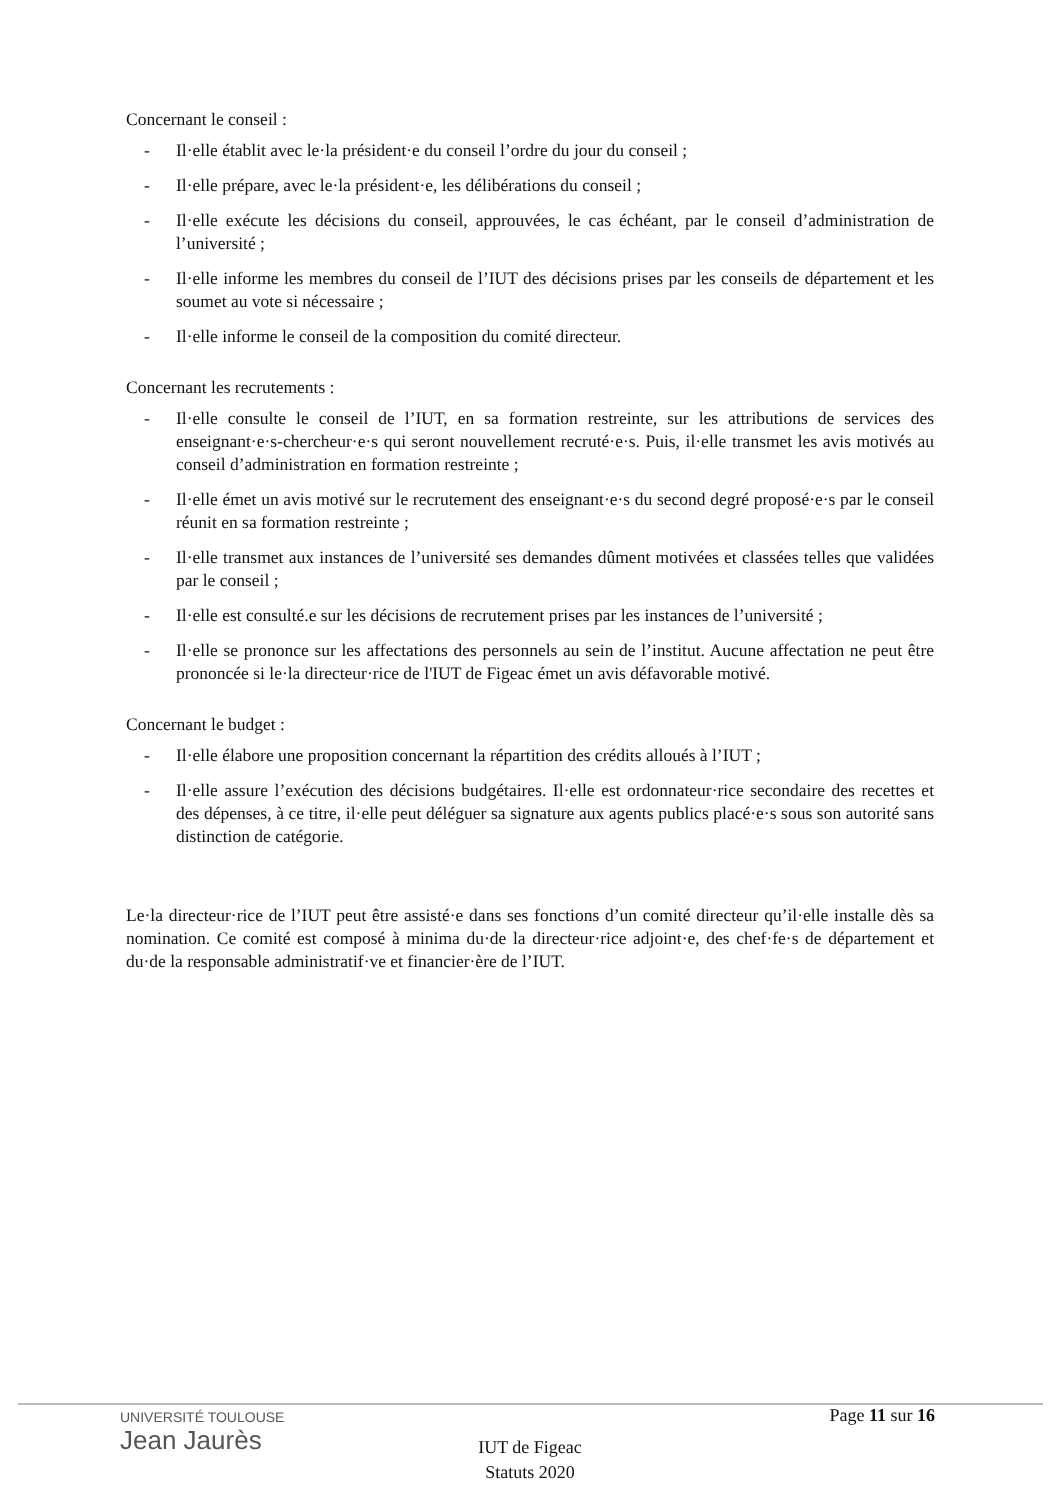Concernant le conseil :
- Il·elle établit avec le·la président·e du conseil l’ordre du jour du conseil ;
- Il·elle prépare, avec le·la président·e, les délibérations du conseil ;
- Il·elle exécute les décisions du conseil, approuvées, le cas échéant, par le conseil d’administration de l’université ;
- Il·elle informe les membres du conseil de l’IUT des décisions prises par les conseils de département et les soumet au vote si nécessaire ;
- Il·elle informe le conseil de la composition du comité directeur.
Concernant les recrutements :
- Il·elle consulte le conseil de l’IUT, en sa formation restreinte, sur les attributions de services des enseignant·e·s-chercheur·e·s qui seront nouvellement recruté·e·s. Puis, il·elle transmet les avis motivés au conseil d’administration en formation restreinte ;
- Il·elle émet un avis motivé sur le recrutement des enseignant·e·s du second degré proposé·e·s par le conseil réunit en sa formation restreinte ;
- Il·elle transmet aux instances de l’université ses demandes dûment motivées et classées telles que validées par le conseil ;
- Il·elle est consulté.e sur les décisions de recrutement prises par les instances de l’université ;
- Il·elle se prononce sur les affectations des personnels au sein de l’institut. Aucune affectation ne peut être prononcée si le·la directeur·rice de l'IUT de Figeac émet un avis défavorable motivé.
Concernant le budget :
- Il·elle élabore une proposition concernant la répartition des crédits alloués à l’IUT ;
- Il·elle assure l’exécution des décisions budgétaires. Il·elle est ordonnateur·rice secondaire des recettes et des dépenses, à ce titre, il·elle peut déléguer sa signature aux agents publics placé·e·s sous son autorité sans distinction de catégorie.
Le·la directeur·rice de l’IUT peut être assisté·e dans ses fonctions d’un comité directeur qu’il·elle installe dès sa nomination. Ce comité est composé à minima du·de la directeur·rice adjoint·e, des chef·fe·s de département et du·de la responsable administratif·ve et financier·ère de l’IUT.
UNIVERSITÉ TOULOUSE
Jean Jaurès
Page 11 sur 16
IUT de Figeac
Statuts 2020